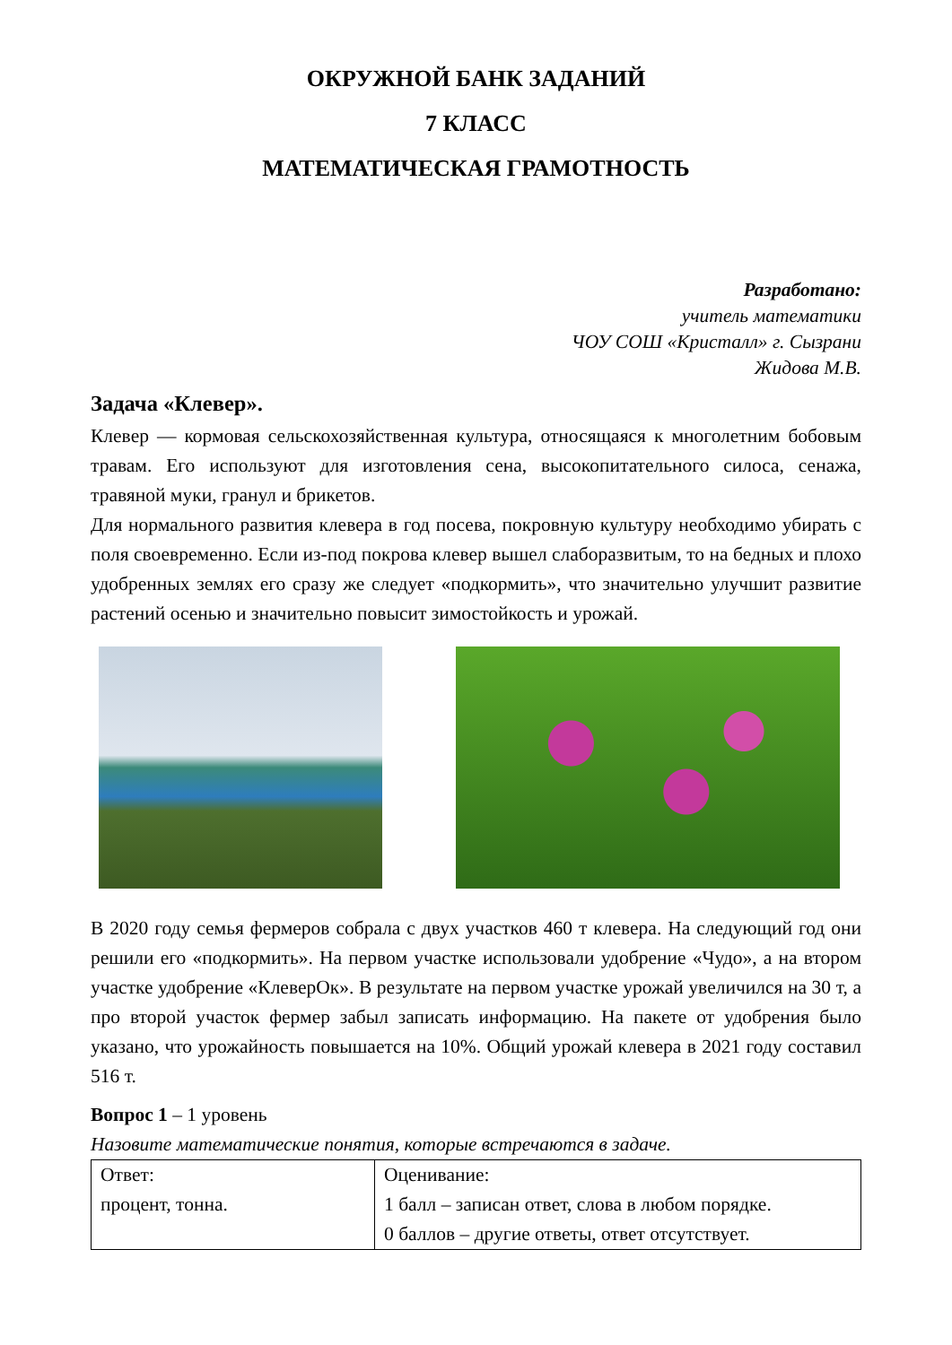ОКРУЖНОЙ БАНК ЗАДАНИЙ
7 КЛАСС
МАТЕМАТИЧЕСКАЯ ГРАМОТНОСТЬ
Разработано:
учитель математики
ЧОУ СОШ «Кристалл» г. Сызрани
Жидова М.В.
Задача «Клевер».
Клевер — кормовая сельскохозяйственная культура, относящаяся к многолетним бобовым травам. Его используют для изготовления сена, высокопитательного силоса, сенажа, травяной муки, гранул и брикетов.
Для нормального развития клевера в год посева, покровную культуру необходимо убирать с поля своевременно. Если из-под покрова клевер вышел слаборазвитым, то на бедных и плохо удобренных землях его сразу же следует «подкормить», что значительно улучшит развитие растений осенью и значительно повысит зимостойкость и урожай.
В 2020 году семья фермеров собрала с двух участков 460 т клевера. На следующий год они решили его «подкормить». На первом участке использовали удобрение «Чудо», а на втором участке удобрение «КлеверОк». В результате на первом участке урожай увеличился на 30 т, а про второй участок фермер забыл записать информацию. На пакете от удобрения было указано, что урожайность повышается на 10%. Общий урожай клевера в 2021 году составил 516 т.
Вопрос 1 – 1 уровень
Назовите математические понятия, которые встречаются в задаче.
| Ответ: процент, тонна. | Оценивание: 1 балл – записан ответ, слова в любом порядке. 0 баллов – другие ответы, ответ отсутствует. |